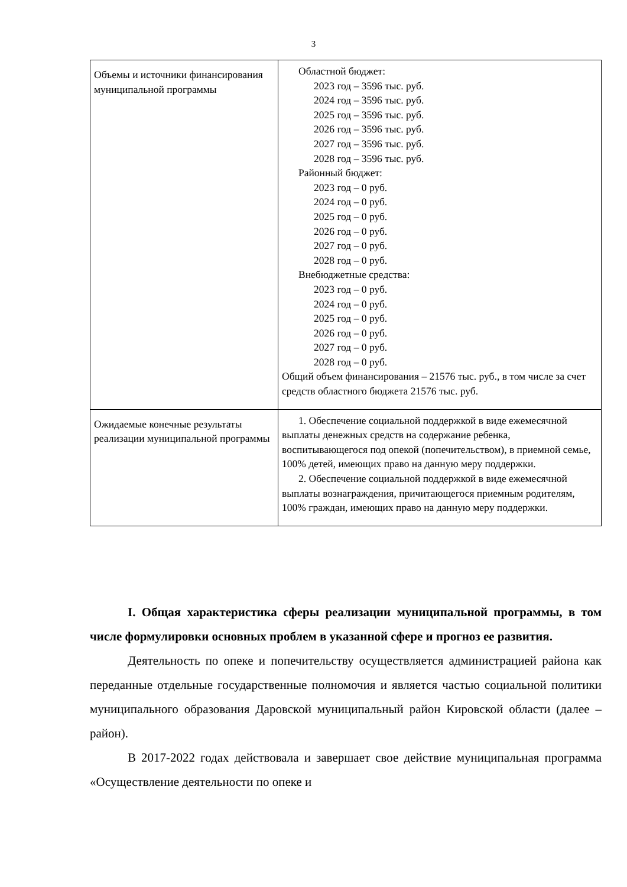3
| Объемы и источники финансирования муниципальной программы | Областной бюджет: 2023 год – 3596 тыс. руб. 2024 год – 3596 тыс. руб. 2025 год – 3596 тыс. руб. 2026 год – 3596 тыс. руб. 2027 год – 3596 тыс. руб. 2028 год – 3596 тыс. руб. Районный бюджет: 2023 год – 0 руб. 2024 год – 0 руб. 2025 год – 0 руб. 2026 год – 0 руб. 2027 год – 0 руб. 2028 год – 0 руб. Внебюджетные средства: 2023 год – 0 руб. 2024 год – 0 руб. 2025 год – 0 руб. 2026 год – 0 руб. 2027 год – 0 руб. 2028 год – 0 руб. Общий объем финансирования – 21576 тыс. руб., в том числе за счет средств областного бюджета 21576 тыс. руб. |
| Ожидаемые конечные результаты реализации муниципальной программы | 1. Обеспечение социальной поддержкой в виде ежемесячной выплаты денежных средств на содержание ребенка, воспитывающегося под опекой (попечительством), в приемной семье, 100% детей, имеющих право на данную меру поддержки. 2. Обеспечение социальной поддержкой в виде ежемесячной выплаты вознаграждения, причитающегося приемным родителям, 100% граждан, имеющих право на данную меру поддержки. |
I. Общая характеристика сферы реализации муниципальной программы, в том числе формулировки основных проблем в указанной сфере и прогноз ее развития.
Деятельность по опеке и попечительству осуществляется администрацией района как переданные отдельные государственные полномочия и является частью социальной политики муниципального образования Даровской муниципальный район Кировской области (далее – район).
В 2017-2022 годах действовала и завершает свое действие муниципальная программа «Осуществление деятельности по опеке и